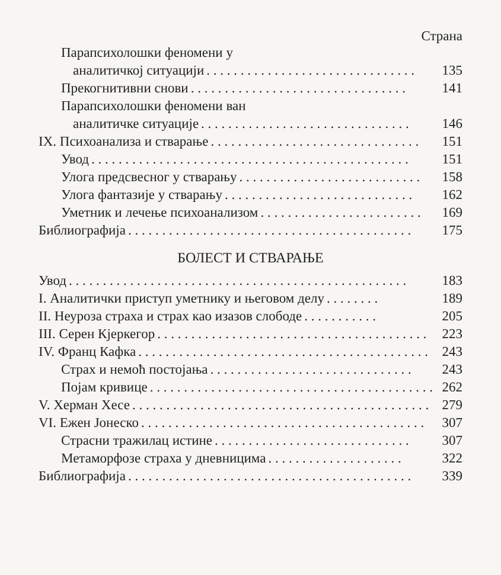Страна
Парапсихолошки феномени у
аналитичкој ситуацији. . . . . . . . . . . . . . . . . . . . . . . . . . . . . . . 135
Прекогнитивни снови. . . . . . . . . . . . . . . . . . . . . . . . . . . . . . . . 141
Парапсихолошки феномени ван
аналитичке ситуације. . . . . . . . . . . . . . . . . . . . . . . . . . . . . . . 146
IX. Психоанализа и стварање. . . . . . . . . . . . . . . . . . . . . . . . . . . . . . . 151
Увод. . . . . . . . . . . . . . . . . . . . . . . . . . . . . . . . . . . . . . . . . . . . . . . 151
Улога предсвесног у стварању. . . . . . . . . . . . . . . . . . . . . . . . . . . 158
Улога фантазије у стварању. . . . . . . . . . . . . . . . . . . . . . . . . . . . 162
Уметник и лечење психоанализом. . . . . . . . . . . . . . . . . . . . . . . . 169
Библиографија. . . . . . . . . . . . . . . . . . . . . . . . . . . . . . . . . . . . . . . . . . 175
БОЛЕСТ И СТВАРАЊЕ
Увод. . . . . . . . . . . . . . . . . . . . . . . . . . . . . . . . . . . . . . . . . . . . . . . . . . 183
I. Аналитички приступ уметнику и његовом делу. . . . . . . . 189
II. Неуроза страха и страх као изазов слободе. . . . . . . . . . . 205
III. Серен Кјеркегор. . . . . . . . . . . . . . . . . . . . . . . . . . . . . . . . . . . . . . . . 223
IV. Франц Кафка. . . . . . . . . . . . . . . . . . . . . . . . . . . . . . . . . . . . . . . . . . . 243
Страх и немоћ постојања. . . . . . . . . . . . . . . . . . . . . . . . . . . . . . 243
Појам кривице. . . . . . . . . . . . . . . . . . . . . . . . . . . . . . . . . . . . . . . . . . 262
V. Херман Хесе. . . . . . . . . . . . . . . . . . . . . . . . . . . . . . . . . . . . . . . . . . . . 279
VI. Ежен Јонеско. . . . . . . . . . . . . . . . . . . . . . . . . . . . . . . . . . . . . . . . . . 307
Страсни тражилац истине. . . . . . . . . . . . . . . . . . . . . . . . . . . . . 307
Метаморфозе страха у дневницима. . . . . . . . . . . . . . . . . . . . 322
Библиографија. . . . . . . . . . . . . . . . . . . . . . . . . . . . . . . . . . . . . . . . . . 339